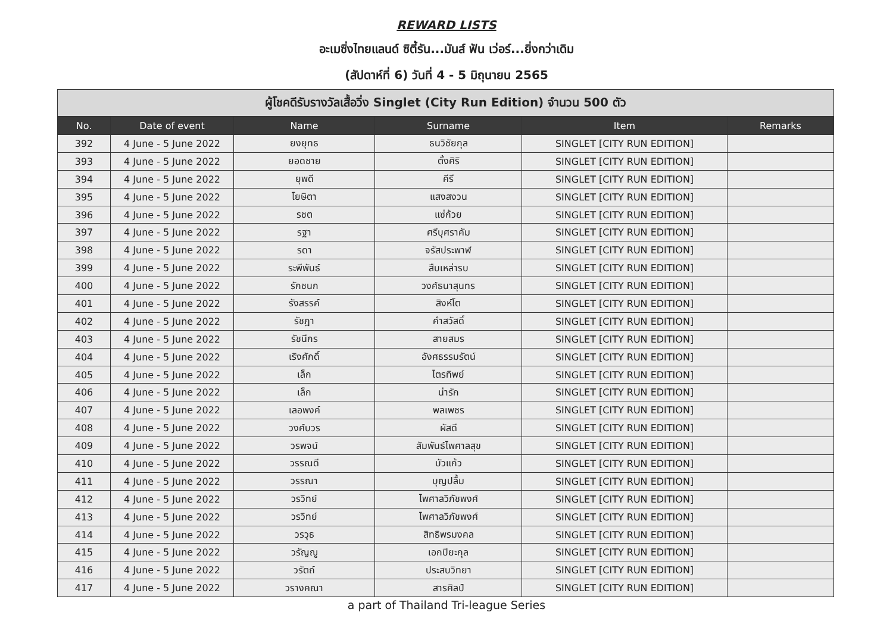REWARD LISTS
อะเมซิ่งไทยแลนด์ ซิตี้รัน...มันส์ ฟัน เว่อร์...ยิ่งกว่าเดิม
(สัปดาห์ที่ 6) วันที่ 4 - 5 มิถุนายน 2565
| ผู้โชคดีรับรางวัลเสื้อวิ่ง Singlet (City Run Edition) จำนวน 500 ตัว | | | | | |
| No. | Date of event | Name | Surname | Item | Remarks |
| 392 | 4 June - 5 June 2022 | ยงยุทธ | ธนวิชัยกุล | SINGLET [CITY RUN EDITION] | |
| 393 | 4 June - 5 June 2022 | ยอดชาย | ตั้งศิริ | SINGLET [CITY RUN EDITION] | |
| 394 | 4 June - 5 June 2022 | ยุพดี | คีรี | SINGLET [CITY RUN EDITION] | |
| 395 | 4 June - 5 June 2022 | โยษิตา | แสงสงวน | SINGLET [CITY RUN EDITION] | |
| 396 | 4 June - 5 June 2022 | รชต | แซ่ก้วย | SINGLET [CITY RUN EDITION] | |
| 397 | 4 June - 5 June 2022 | รฐา | ศรีบุศราคัม | SINGLET [CITY RUN EDITION] | |
| 398 | 4 June - 5 June 2022 | รดา | จรัสประพาฬ | SINGLET [CITY RUN EDITION] | |
| 399 | 4 June - 5 June 2022 | ระพีพันธ์ | สืบเหล่ารบ | SINGLET [CITY RUN EDITION] | |
| 400 | 4 June - 5 June 2022 | รักชนก | วงศ์ธนาสุนทร | SINGLET [CITY RUN EDITION] | |
| 401 | 4 June - 5 June 2022 | รังสรรค์ | สิงห์โต | SINGLET [CITY RUN EDITION] | |
| 402 | 4 June - 5 June 2022 | รัชฎา | คำสวัสดิ์ | SINGLET [CITY RUN EDITION] | |
| 403 | 4 June - 5 June 2022 | รัชนีกร | สายสมร | SINGLET [CITY RUN EDITION] | |
| 404 | 4 June - 5 June 2022 | เริงศักดิ์ | อังศธรรมรัตน์ | SINGLET [CITY RUN EDITION] | |
| 405 | 4 June - 5 June 2022 | เล็ก | ไตรทิพย์ | SINGLET [CITY RUN EDITION] | |
| 406 | 4 June - 5 June 2022 | เล็ก | น่ารัก | SINGLET [CITY RUN EDITION] | |
| 407 | 4 June - 5 June 2022 | เลอพงค์ | พลเพชร | SINGLET [CITY RUN EDITION] | |
| 408 | 4 June - 5 June 2022 | วงศ์บวร | ผัสดี | SINGLET [CITY RUN EDITION] | |
| 409 | 4 June - 5 June 2022 | วรพจน์ | สัมพันธ์ไพศาลสุข | SINGLET [CITY RUN EDITION] | |
| 410 | 4 June - 5 June 2022 | วรรณดี | บัวแก้ว | SINGLET [CITY RUN EDITION] | |
| 411 | 4 June - 5 June 2022 | วรรณา | บุญปลื้ม | SINGLET [CITY RUN EDITION] | |
| 412 | 4 June - 5 June 2022 | วรวิทย์ | ไพศาลวิภัชพงศ์ | SINGLET [CITY RUN EDITION] | |
| 413 | 4 June - 5 June 2022 | วรวิทย์ | ไพศาลวิภัชพงศ์ | SINGLET [CITY RUN EDITION] | |
| 414 | 4 June - 5 June 2022 | วรวุธ | สิทธิพรมงคล | SINGLET [CITY RUN EDITION] | |
| 415 | 4 June - 5 June 2022 | วรัญญู | เอกปิยะกุล | SINGLET [CITY RUN EDITION] | |
| 416 | 4 June - 5 June 2022 | วรัตถ์ | ประสบวิทยา | SINGLET [CITY RUN EDITION] | |
| 417 | 4 June - 5 June 2022 | วรางคณา | สารศิลป์ | SINGLET [CITY RUN EDITION] | |
a part of Thailand Tri-league Series